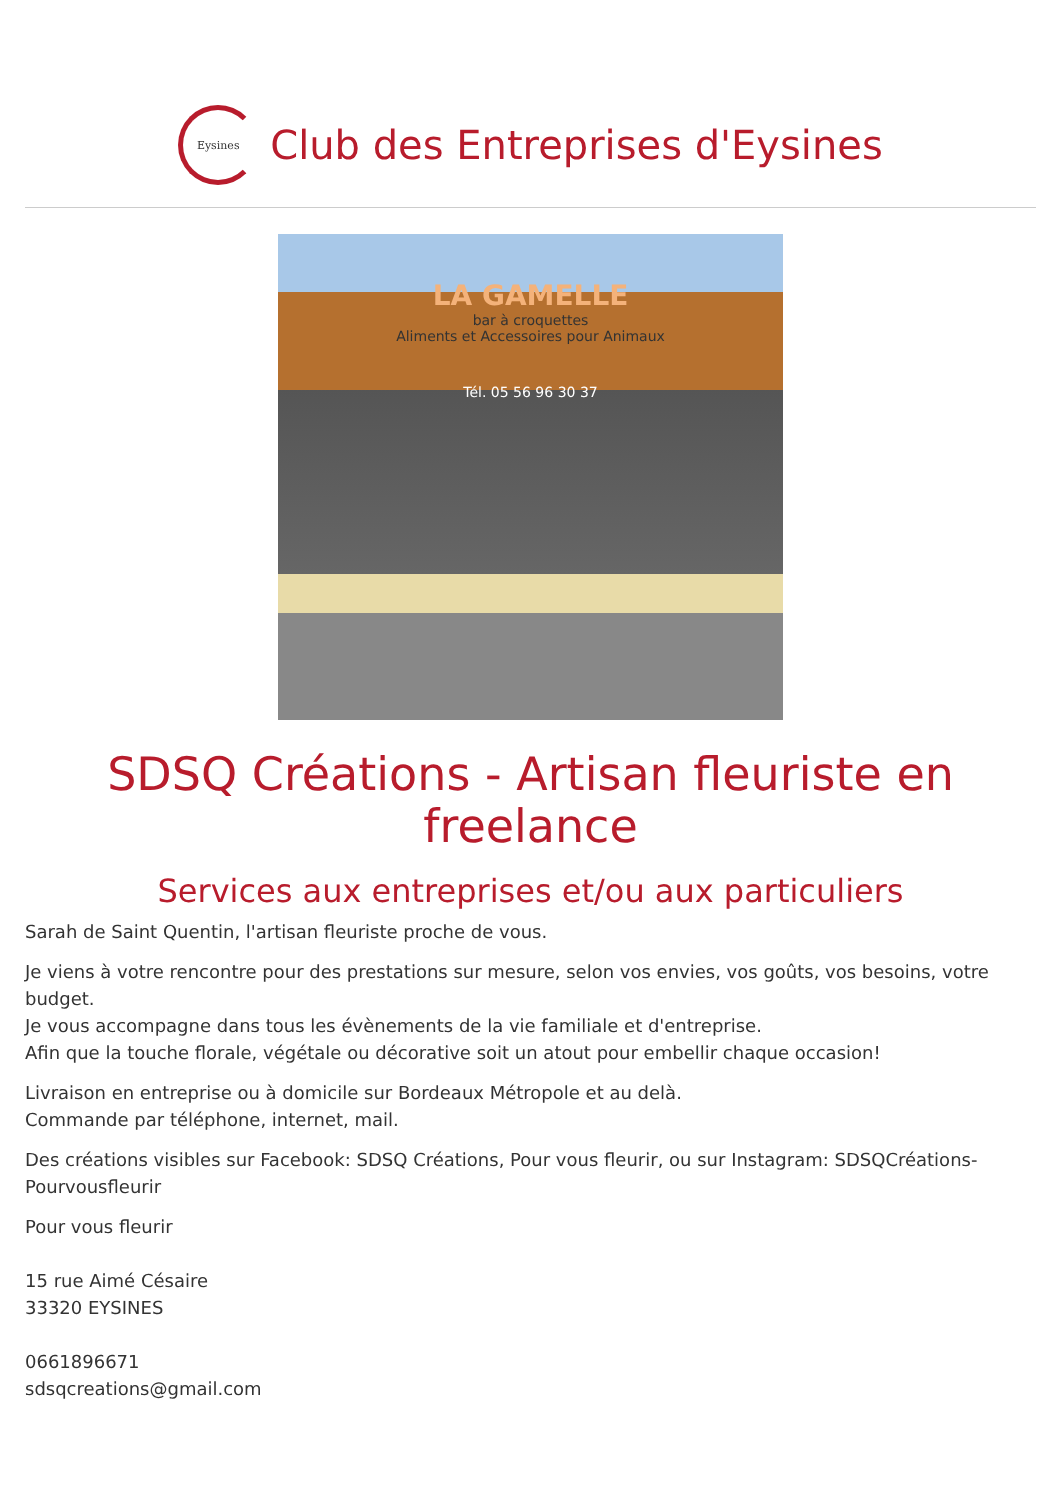Eysines
Club des Entreprises d'Eysines
LA GAMELLE
bar à croquettes
Aliments et Accessoires pour Animaux
Tél. 05 56 96 30 37
SDSQ Créations - Artisan fleuriste en freelance
Services aux entreprises et/ou aux particuliers
Sarah de Saint Quentin, l'artisan fleuriste proche de vous.
Je viens à votre rencontre pour des prestations sur mesure, selon vos envies, vos goûts, vos besoins, votre budget.
Je vous accompagne dans tous les évènements de la vie familiale et d'entreprise.
Afin que la touche florale, végétale ou décorative soit un atout pour embellir chaque occasion!
Livraison en entreprise ou à domicile sur Bordeaux Métropole et au delà.
Commande par téléphone, internet, mail.
Des créations visibles sur Facebook: SDSQ Créations, Pour vous fleurir, ou sur Instagram: SDSQCréations-Pourvousfleurir
Pour vous fleurir
15 rue Aimé Césaire
33320 EYSINES
0661896671
sdsqcreations@gmail.com